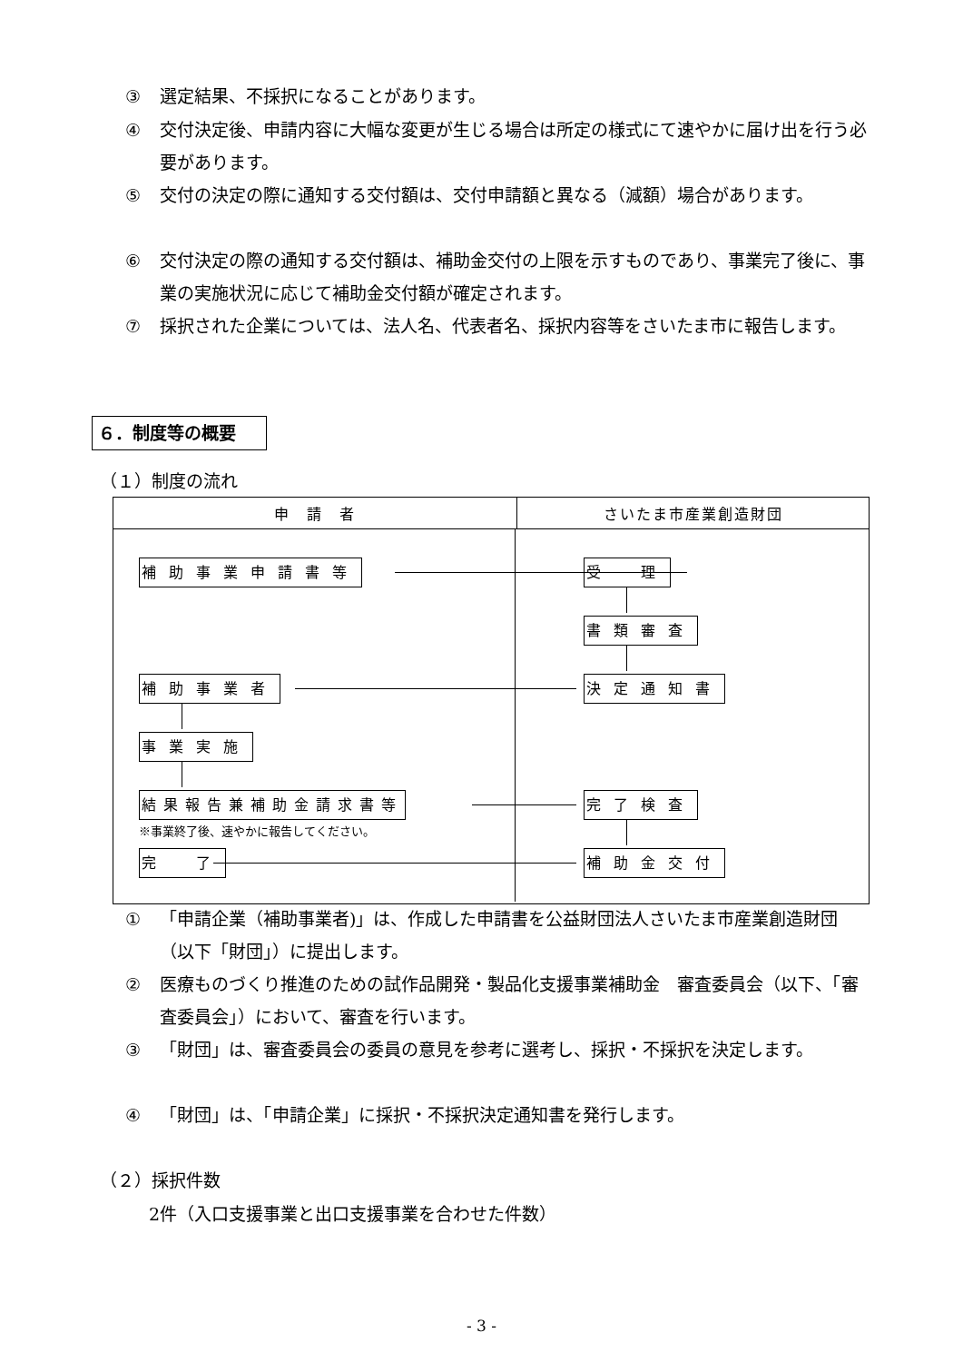③ 選定結果、不採択になることがあります。
④ 交付決定後、申請内容に大幅な変更が生じる場合は所定の様式にて速やかに届け出を行う必要があります。
⑤ 交付の決定の際に通知する交付額は、交付申請額と異なる（減額）場合があります。
⑥ 交付決定の際の通知する交付額は、補助金交付の上限を示すものであり、事業完了後に、事業の実施状況に応じて補助金交付額が確定されます。
⑦ 採択された企業については、法人名、代表者名、採択内容等をさいたま市に報告します。
６．制度等の概要
（１）制度の流れ
| 申 請 者 | さいたま市産業創造財団 |
| --- | --- |
| 補助事業申請書等 受 理 書類審査 補助事業者 決定通知書 事業実施 結果報告兼補助金請求書等 完了検査 ※事業終了後、速やかに報告してください。 完 了 補助金交付 | |
① 「申請企業（補助事業者)」は、作成した申請書を公益財団法人さいたま市産業創造財団（以下「財団」）に提出します。
② 医療ものづくり推進のための試作品開発・製品化支援事業補助金　審査委員会（以下、「審査委員会」）において、審査を行います。
③ 「財団」は、審査委員会の委員の意見を参考に選考し、採択・不採択を決定します。
④ 「財団」は、「申請企業」に採択・不採択決定通知書を発行します。
（２）採択件数
2件（入口支援事業と出口支援事業を合わせた件数）
- 3 -